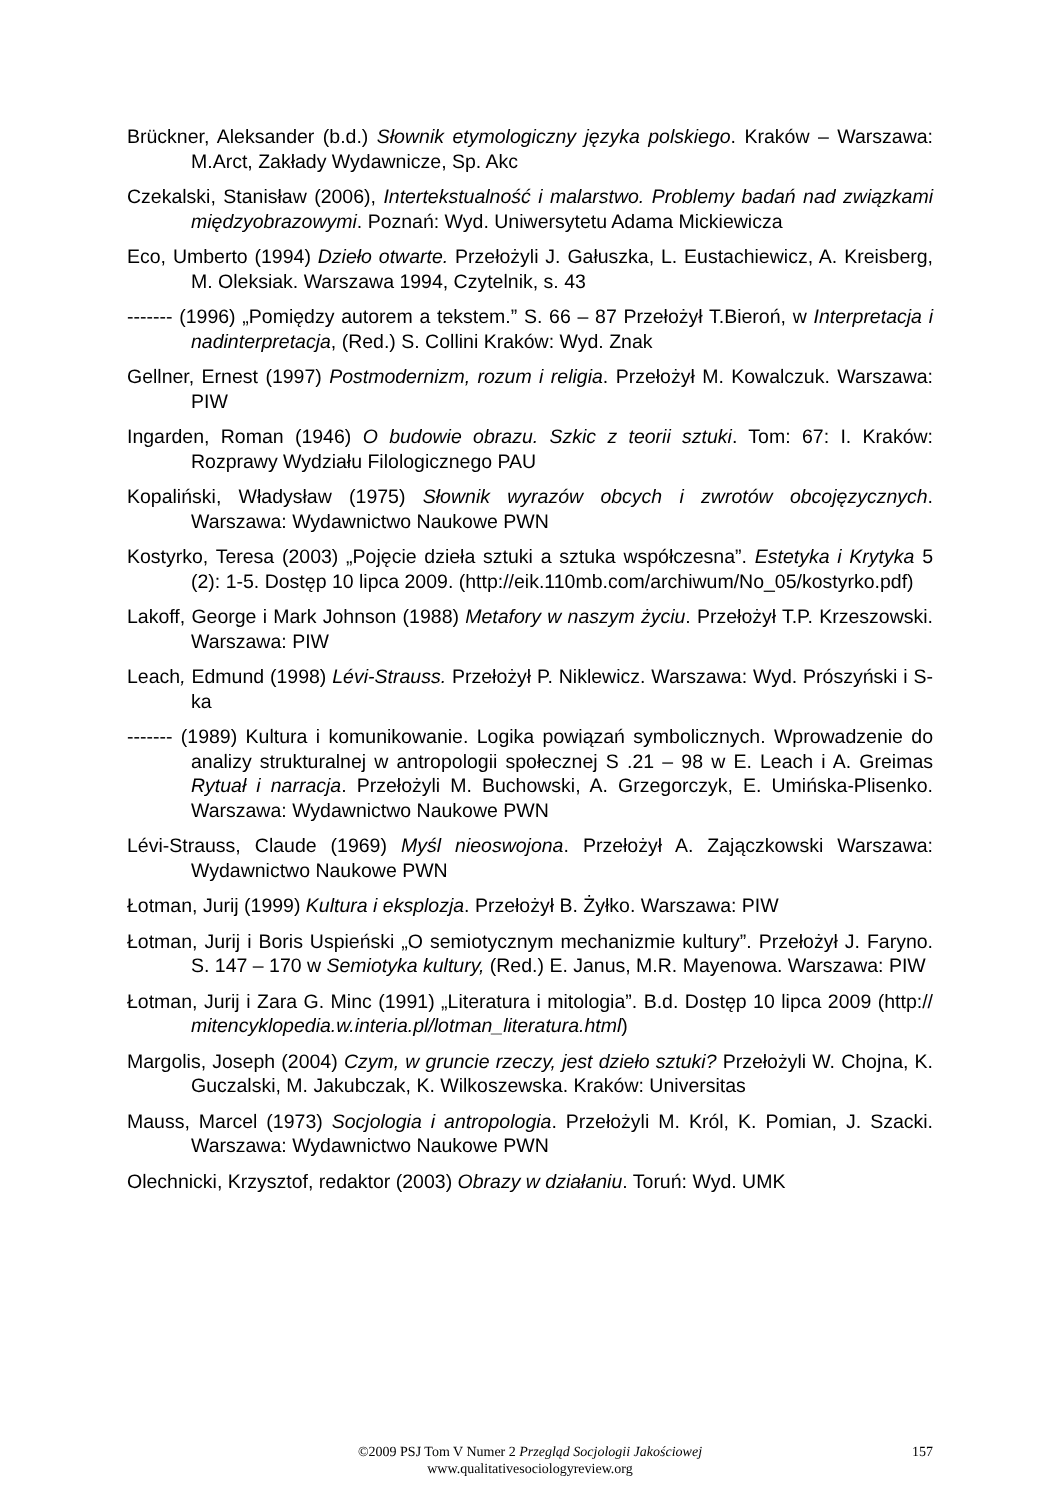Brückner, Aleksander (b.d.) Słownik etymologiczny języka polskiego. Kraków – Warszawa: M.Arct, Zakłady Wydawnicze, Sp. Akc
Czekalski, Stanisław (2006), Intertekstualność i malarstwo. Problemy badań nad związkami międzyobrazowymi. Poznań: Wyd. Uniwersytetu Adama Mickiewicza
Eco, Umberto (1994) Dzieło otwarte. Przełożyli J. Gałuszka, L. Eustachiewicz, A. Kreisberg, M. Oleksiak. Warszawa 1994, Czytelnik, s. 43
------- (1996) „Pomiędzy autorem a tekstem.” S. 66 – 87 Przełożył T.Bieroń, w Interpretacja i nadinterpretacja, (Red.) S. Collini Kraków: Wyd. Znak
Gellner, Ernest (1997) Postmodernizm, rozum i religia. Przełożył M. Kowalczuk. Warszawa: PIW
Ingarden, Roman (1946) O budowie obrazu. Szkic z teorii sztuki. Tom: 67: I. Kraków: Rozprawy Wydziału Filologicznego PAU
Kopaliński, Władysław (1975) Słownik wyrazów obcych i zwrotów obcojęzycznych. Warszawa: Wydawnictwo Naukowe PWN
Kostyrko, Teresa (2003) „Pojęcie dzieła sztuki a sztuka współczesna”. Estetyka i Krytyka 5 (2): 1-5. Dostęp 10 lipca 2009. (http://eik.110mb.com/archiwum/No_05/kostyrko.pdf)
Lakoff, George i Mark Johnson (1988) Metafory w naszym życiu. Przełożył T.P. Krzeszowski. Warszawa: PIW
Leach, Edmund (1998) Lévi-Strauss. Przełożył P. Niklewicz. Warszawa: Wyd. Prószyński i S-ka
------- (1989) Kultura i komunikowanie. Logika powiązań symbolicznych. Wprowadzenie do analizy strukturalnej w antropologii społecznej S .21 – 98 w E. Leach i A. Greimas Rytuał i narracja. Przełożyli M. Buchowski, A. Grzegorczyk, E. Umińska-Plisenko. Warszawa: Wydawnictwo Naukowe PWN
Lévi-Strauss, Claude (1969) Myśl nieoswojona. Przełożył A. Zajączkowski Warszawa: Wydawnictwo Naukowe PWN
Łotman, Jurij (1999) Kultura i eksplozja. Przełożył B. Żyłko. Warszawa: PIW
Łotman, Jurij i Boris Uspieński „O semiotycznym mechanizmie kultury”. Przełożył J. Faryno. S. 147 – 170 w Semiotyka kultury, (Red.) E. Janus, M.R. Mayenowa. Warszawa: PIW
Łotman, Jurij i Zara G. Minc (1991) „Literatura i mitologia”. B.d. Dostęp 10 lipca 2009 (http:// mitencyklopedia.w.interia.pl/lotman_literatura.html)
Margolis, Joseph (2004) Czym, w gruncie rzeczy, jest dzieło sztuki? Przełożyli W. Chojna, K. Guczalski, M. Jakubczak, K. Wilkoszewska. Kraków: Universitas
Mauss, Marcel (1973) Socjologia i antropologia. Przełożyli M. Król, K. Pomian, J. Szacki. Warszawa: Wydawnictwo Naukowe PWN
Olechnicki, Krzysztof, redaktor (2003) Obrazy w działaniu. Toruń: Wyd. UMK
©2009 PSJ Tom V Numer 2 Przegląd Socjologii Jakościowej
www.qualitativesociologyreview.org
157